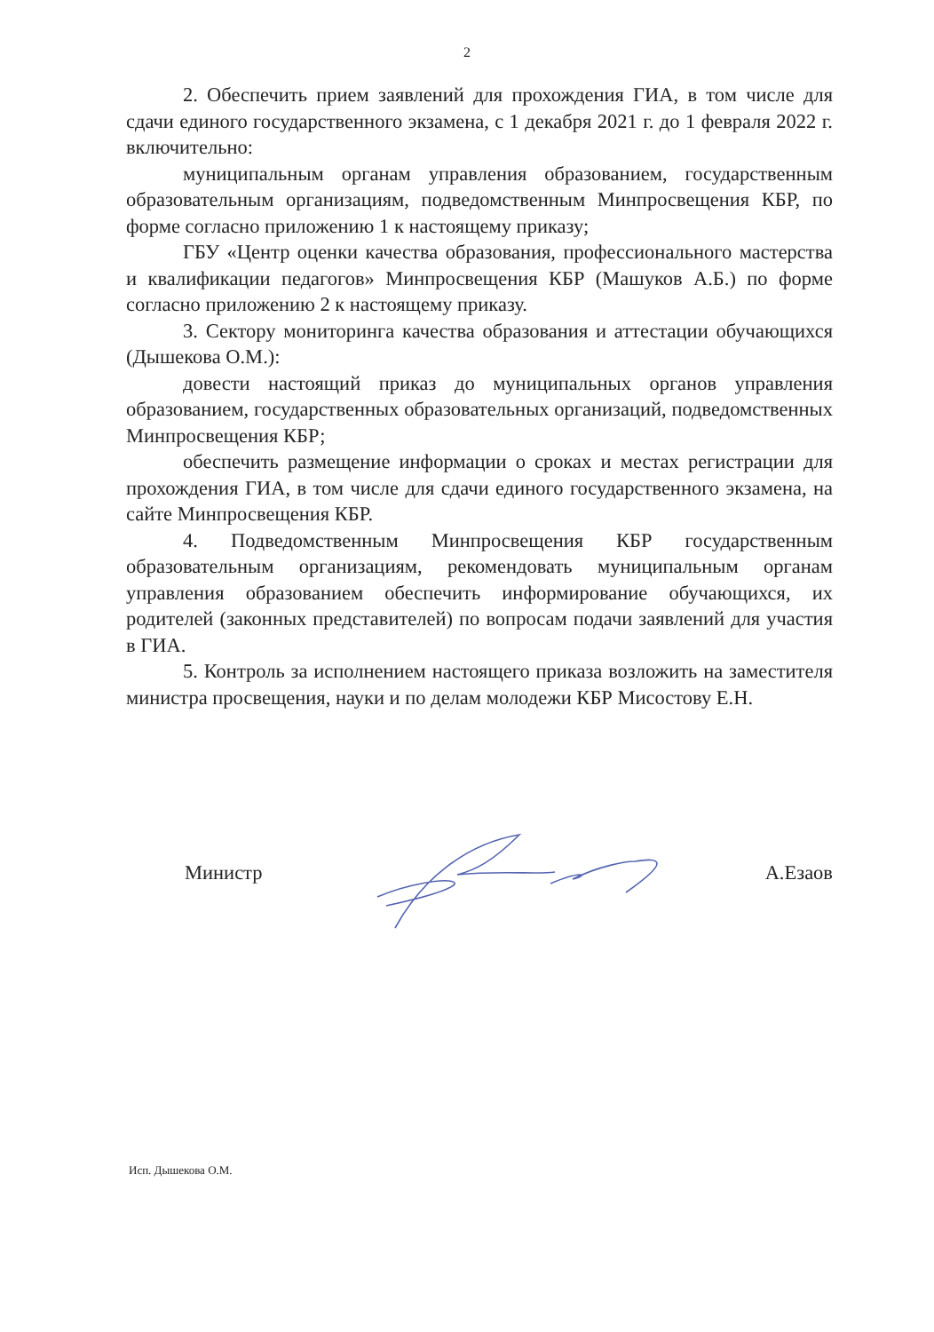2
2. Обеспечить прием заявлений для прохождения ГИА, в том числе для сдачи единого государственного экзамена, с 1 декабря 2021 г. до 1 февраля 2022 г. включительно:
муниципальным органам управления образованием, государственным образовательным организациям, подведомственным Минпросвещения КБР, по форме согласно приложению 1 к настоящему приказу;
ГБУ «Центр оценки качества образования, профессионального мастерства и квалификации педагогов» Минпросвещения КБР (Машуков А.Б.) по форме согласно приложению 2 к настоящему приказу.
3. Сектору мониторинга качества образования и аттестации обучающихся (Дышекова О.М.):
довести настоящий приказ до муниципальных органов управления образованием, государственных образовательных организаций, подведомственных Минпросвещения КБР;
обеспечить размещение информации о сроках и местах регистрации для прохождения ГИА, в том числе для сдачи единого государственного экзамена, на сайте Минпросвещения КБР.
4. Подведомственным Минпросвещения КБР государственным образовательным организациям, рекомендовать муниципальным органам управления образованием обеспечить информирование обучающихся, их родителей (законных представителей) по вопросам подачи заявлений для участия в ГИА.
5. Контроль за исполнением настоящего приказа возложить на заместителя министра просвещения, науки и по делам молодежи КБР Мисостову Е.Н.
Министр А.Езаов
Исп. Дышекова О.М.